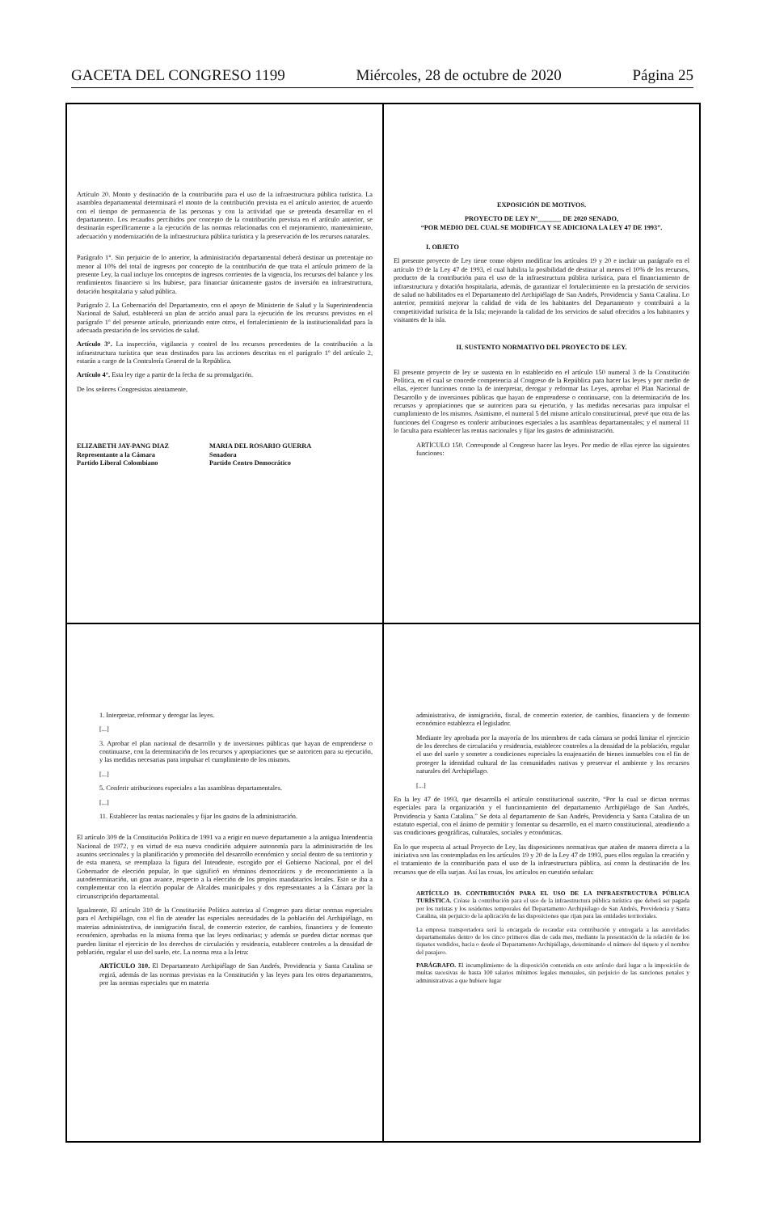GACETA DEL CONGRESO 1199 Miércoles, 28 de octubre de 2020 Página 25
Artículo 20. Monto y destinación de la contribución para el uso de la infraestructura pública turística. La asamblea departamental determinará el monto de la contribución prevista en el artículo anterior, de acuerdo con el tiempo de permanencia de las personas y con la actividad que se pretenda desarrollar en el departamento. Los recaudos percibidos por concepto de la contribución prevista en el artículo anterior, se destinarán específicamente a la ejecución de las normas relacionadas con el mejoramiento, mantenimiento, adecuación y modernización de la infraestructura pública turística y la preservación de los recursos naturales.
Parágrafo 1°. Sin perjuicio de lo anterior, la administración departamental deberá destinar un porcentaje no menor al 10% del total de ingresos por concepto de la contribución de que trata el artículo primero de la presente Ley, la cual incluye los conceptos de ingresos corrientes de la vigencia, los recursos del balance y los rendimientos financiero si los hubiese, para financiar únicamente gastos de inversión en infraestructura, dotación hospitalaria y salud pública.
Parágrafo 2. La Gobernación del Departamento, con el apoyo de Ministerio de Salud y la Superintendencia Nacional de Salud, establecerá un plan de acción anual para la ejecución de los recursos previstos en el parágrafo 1º del presente artículo, priorizando entre otros, el fortalecimiento de la institucionalidad para la adecuada prestación de los servicios de salud.
Artículo 3°. La inspección, vigilancia y control de los recursos procedentes de la contribución a la infraestructura turística que sean destinados para las acciones descritas en el parágrafo 1º del artículo 2, estarán a cargo de la Contraloría General de la República.
Artículo 4°. Esta ley rige a partir de la fecha de su promulgación.
De los señores Congresistas atentamente,
ELIZABETH JAY-PANG DIAZ
Representante a la Cámara
Partido Liberal Colombiano
MARIA DEL ROSARIO GUERRA
Senadora
Partido Centro Democrático
EXPOSICIÓN DE MOTIVOS.
PROYECTO DE LEY Nº_______ DE 2020 SENADO,
“POR MEDIO DEL CUAL SE MODIFICA Y SE ADICIONA LA LEY 47 DE 1993”.
I. OBJETO
El presente proyecto de Ley tiene como objeto modificar los artículos 19 y 20 e incluir un parágrafo en el artículo 19 de la Ley 47 de 1993, el cual habilita la posibilidad de destinar al menos el 10% de los recursos, producto de la contribución para el uso de la infraestructura pública turística, para el financiamiento de infraestructura y dotación hospitalaria, además, de garantizar el fortalecimiento en la prestación de servicios de salud no habilitados en el Departamento del Archipiélago de San Andrés, Providencia y Santa Catalina. Lo anterior, permitirá mejorar la calidad de vida de los habitantes del Departamento y contribuirá a la competitividad turística de la Isla; mejorando la calidad de los servicios de salud ofrecidos a los habitantes y visitantes de la isla.
II. SUSTENTO NORMATIVO DEL PROYECTO DE LEY.
El presente proyecto de ley se sustenta en lo establecido en el artículo 150 numeral 3 de la Constitución Política, en el cual se concede competencia al Congreso de la República para hacer las leyes y por medio de ellas, ejercer funciones como la de interpretar, derogar y reformar las Leyes, aprobar el Plan Nacional de Desarrollo y de inversiones públicas que hayan de emprenderse o continuarse, con la determinación de los recursos y apropiaciones que se autoricen para su ejecución, y las medidas necesarias para impulsar el cumplimiento de los mismos. Asimismo, el numeral 5 del mismo artículo constitucional, prevé que otra de las funciones del Congreso es conferir atribuciones especiales a las asambleas departamentales; y el numeral 11 lo faculta para establecer las rentas nacionales y fijar los gastos de administración.
ARTÍCULO 150. Corresponde al Congreso hacer las leyes. Por medio de ellas ejerce las siguientes funciones:
1. Interpretar, reformar y derogar las leyes.
[...]
3. Aprobar el plan nacional de desarrollo y de inversiones públicas que hayan de emprenderse o continuarse, con la determinación de los recursos y apropiaciones que se autoricen para su ejecución, y las medidas necesarias para impulsar el cumplimiento de los mismos.
[...]
5. Conferir atribuciones especiales a las asambleas departamentales.
[...]
11. Establecer las rentas nacionales y fijar los gastos de la administración.
El artículo 309 de la Constitución Política de 1991 va a erigir en nuevo departamento a la antigua Intendencia Nacional de 1972, y en virtud de esa nueva condición adquiere autonomía para la administración de los asuntos seccionales y la planificación y promoción del desarrollo económico y social dentro de su territorio y de esta manera, se reemplaza la figura del Intendente, escogido por el Gobierno Nacional, por el del Gobernador de elección popular, lo que significó en términos democráticos y de reconocimiento a la autodeterminación, un gran avance, respecto a la elección de los propios mandatarios locales. Esto se iba a complementar con la elección popular de Alcaldes municipales y dos representantes a la Cámara por la circunscripción departamental.
Igualmente, El artículo 310 de la Constitución Política autoriza al Congreso para dictar normas especiales para el Archipiélago, con el fin de atender las especiales necesidades de la población del Archipiélago, en materias administrativa, de inmigración fiscal, de comercio exterior, de cambios, financiera y de fomento económico, aprobadas en la misma forma que las leyes ordinarias; y además se pueden dictar normas que pueden limitar el ejercicio de los derechos de circulación y residencia, establecer controles a la densidad de población, regular el uso del suelo, etc. La norma reza a la letra:
ARTÍCULO 310. El Departamento Archipiélago de San Andrés, Providencia y Santa Catalina se regirá, además de las normas previstas en la Constitución y las leyes para los otros departamentos, por las normas especiales que en materia
administrativa, de inmigración, fiscal, de comercio exterior, de cambios, financiera y de fomento económico establezca el legislador.
Mediante ley aprobada por la mayoría de los miembros de cada cámara se podrá limitar el ejercicio de los derechos de circulación y residencia, establecer controles a la densidad de la población, regular el uso del suelo y someter a condiciones especiales la enajenación de bienes inmuebles con el fin de proteger la identidad cultural de las comunidades nativas y preservar el ambiente y los recursos naturales del Archipiélago.
[...]
En la ley 47 de 1993, que desarrolla el artículo constitucional suscrito, “Por la cual se dictan normas especiales para la organización y el funcionamiento del departamento Archipiélago de San Andrés, Providencia y Santa Catalina.” Se dota al departamento de San Andrés, Providencia y Santa Catalina de un estatuto especial, con el ánimo de permitir y fomentar su desarrollo, en el marco constitucional, atendiendo a sus condiciones geográficas, culturales, sociales y económicas.
En lo que respecta al actual Proyecto de Ley, las disposiciones normativas que atañen de manera directa a la iniciativa son las contempladas en los artículos 19 y 20 de la Ley 47 de 1993, pues ellos regulan la creación y el tratamiento de la contribución para el uso de la infraestructura pública, así como la destinación de los recursos que de ella surjan. Así las cosas, los artículos en cuestión señalan:
ARTÍCULO 19. CONTRIBUCIÓN PARA EL USO DE LA INFRAESTRUCTURA PÚBLICA TURÍSTICA. Créase la contribución para el uso de la infraestructura pública turística que deberá ser pagada por los turistas y los residentes temporales del Departamento Archipiélago de San Andrés, Providencia y Santa Catalina, sin perjuicio de la aplicación de las disposiciones que rijan para las entidades territoriales.
La empresa transportadora será la encargada de recaudar esta contribución y entregarla a las autoridades departamentales dentro de los cinco primeros días de cada mes, mediante la presentación de la relación de los tiquetes vendidos, hacia o desde el Departamento Archipiélago, determinando el número del tiquete y el nombre del pasajero.
PARÁGRAFO. El incumplimiento de la disposición contenida en este artículo dará lugar a la imposición de multas sucesivas de hasta 100 salarios mínimos legales mensuales, sin perjuicio de las sanciones penales y administrativas a que hubiere lugar